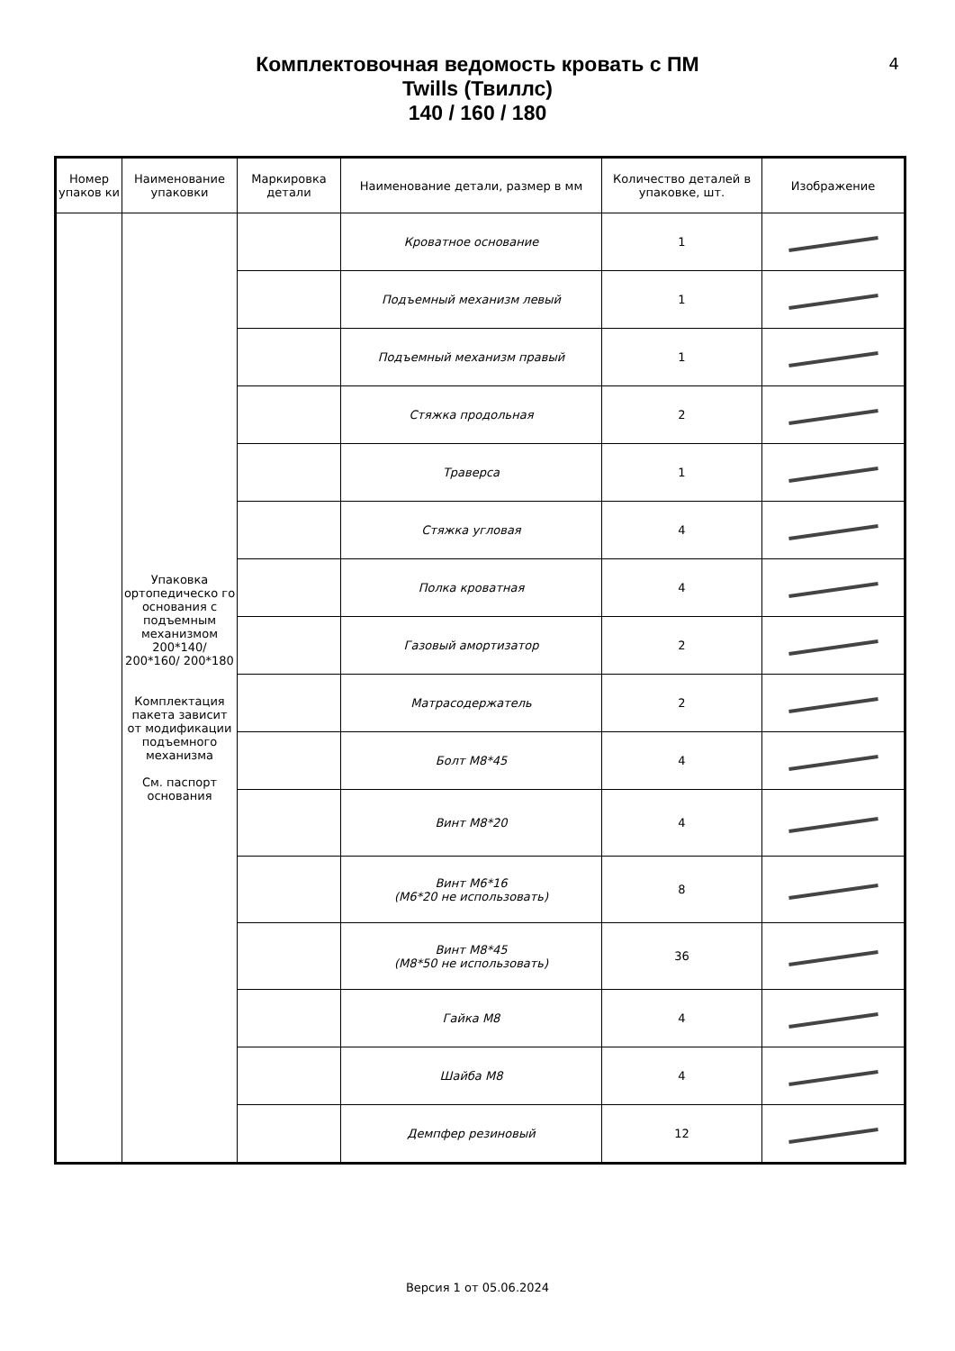4
Комплектовочная ведомость кровать с ПМ
Twills (Твиллс)
140 / 160 / 180
| Номер упаков ки | Наименование упаковки | Маркировка детали | Наименование детали, размер в мм | Количество деталей в упаковке, шт. | Изображение |
| --- | --- | --- | --- | --- | --- |
| | Упаковка ортопедическо го основания с подъемным механизмом 200*140/ 200*160/ 200*180 Комплектация пакета зависит от модификации подъемного механизма См. паспорт основания | | Кроватное основание | 1 | |
| | | | Подъемный механизм левый | 1 | |
| | | | Подъемный механизм правый | 1 | |
| | | | Стяжка продольная | 2 | |
| | | | Траверса | 1 | |
| | | | Стяжка угловая | 4 | |
| | | | Полка кроватная | 4 | |
| | | | Газовый амортизатор | 2 | |
| | | | Матрасодержатель | 2 | |
| | | | Болт М8*45 | 4 | |
| | | | Винт М8*20 | 4 | |
| | | | Винт М6*16 (М6*20 не использовать) | 8 | |
| | | | Винт М8*45 (М8*50 не использовать) | 36 | |
| | | | Гайка М8 | 4 | |
| | | | Шайба М8 | 4 | |
| | | | Демпфер резиновый | 12 | |
Версия 1 от 05.06.2024